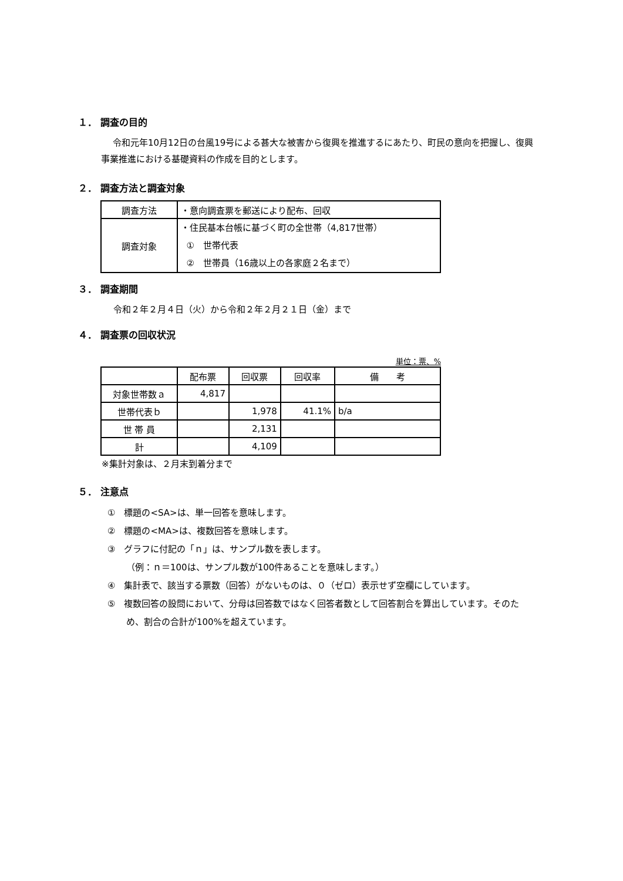１． 調査の目的
令和元年10月12日の台風19号による甚大な被害から復興を推進するにあたり、町民の意向を把握し、復興事業推進における基礎資料の作成を目的とします。
２． 調査方法と調査対象
| 調査方法 | ・意向調査票を郵送により配布、回収 |
| 調査対象 | ・住民基本台帳に基づく町の全世帯（4,817世帯） ① 世帯代表 ② 世帯員（16歳以上の各家庭２名まで） |
３． 調査期間
令和２年２月４日（火）から令和２年２月２１日（金）まで
４． 調査票の回収状況
単位：票、%
| | 配布票 | 回収票 | 回収率 | 備 考 |
| --- | --- | --- | --- | --- |
| 対象世帯数ａ | 4,817 | | | |
| 世帯代表ｂ | | 1,978 | 41.1% | b/a |
| 世 帯 員 | | 2,131 | | |
| 計 | | 4,109 | | |
※集計対象は、２月末到着分まで
５． 注意点
①　標題の<SA>は、単一回答を意味します。
②　標題の<MA>は、複数回答を意味します。
③　グラフに付記の「ｎ」は、サンプル数を表します。
（例：ｎ＝100は、サンプル数が100件あることを意味します。）
④　集計表で、該当する票数（回答）がないものは、０（ゼロ）表示せず空欄にしています。
⑤　複数回答の設問において、分母は回答数ではなく回答者数として回答割合を算出しています。そのため、割合の合計が100%を超えています。